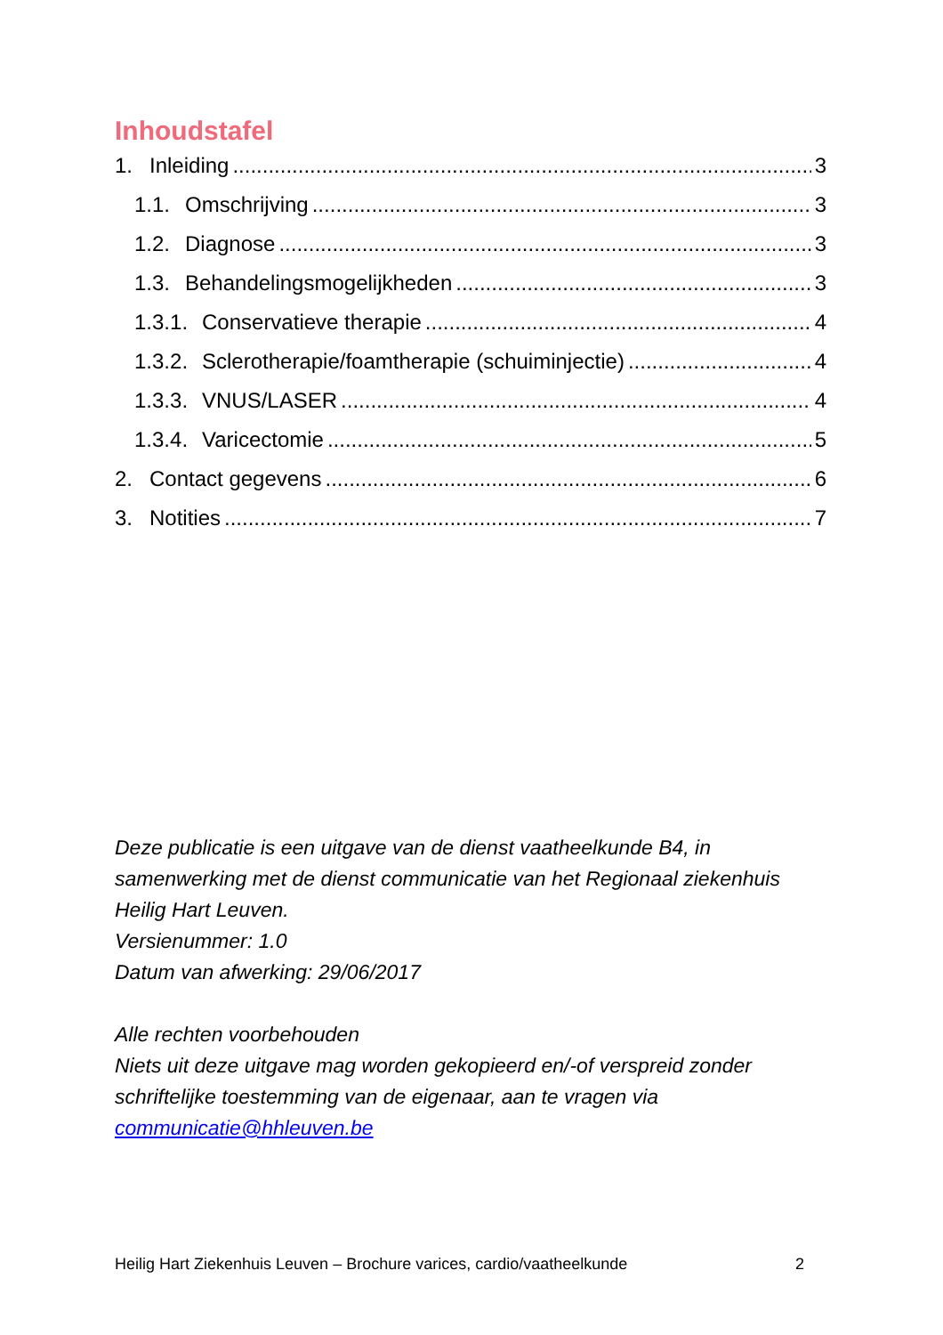Inhoudstafel
1. Inleiding 3
1.1. Omschrijving 3
1.2. Diagnose 3
1.3. Behandelingsmogelijkheden 3
1.3.1. Conservatieve therapie 4
1.3.2. Sclerotherapie/foamtherapie (schuiminjectie) 4
1.3.3. VNUS/LASER 4
1.3.4. Varicectomie 5
2. Contact gegevens 6
3. Notities 7
Deze publicatie is een uitgave van de dienst vaatheelkunde B4, in samenwerking met de dienst communicatie van het Regionaal ziekenhuis Heilig Hart Leuven.
Versienummer: 1.0
Datum van afwerking: 29/06/2017
Alle rechten voorbehouden
Niets uit deze uitgave mag worden gekopieerd en/-of verspreid zonder schriftelijke toestemming van de eigenaar, aan te vragen via communicatie@hhleuven.be
Heilig Hart Ziekenhuis Leuven – Brochure varices, cardio/vaatheelkunde 2